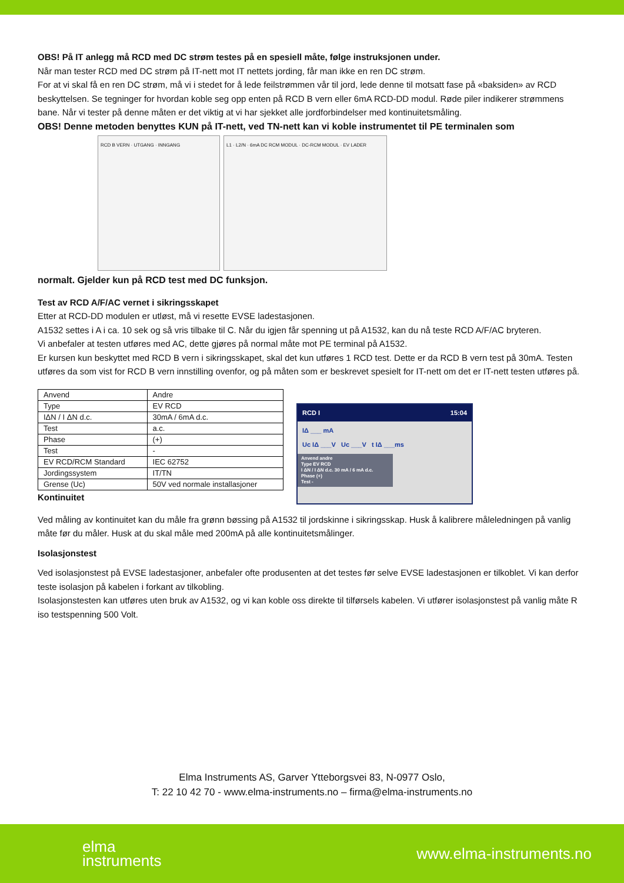OBS! På IT anlegg må RCD med DC strøm testes på en spesiell måte, følge instruksjonen under.
Når man tester RCD med DC strøm på IT-nett mot IT nettets jording, får man ikke en ren DC strøm.
For at vi skal få en ren DC strøm, må vi i stedet for å lede feilstrømmen vår til jord, lede denne til motsatt fase på «baksiden» av RCD beskyttelsen. Se tegninger for hvordan koble seg opp enten på RCD B vern eller 6mA RCD-DD modul. Røde piler indikerer strømmens bane. Når vi tester på denne måten er det viktig at vi har sjekket alle jordforbindelser med kontinuitetsmåling.
OBS! Denne metoden benyttes KUN på IT-nett, ved TN-nett kan vi koble instrumentet til PE terminalen som
RCD B VERN · UTGANG · INNGANG L1 · L2/N · 6mA DC RCM MODUL · DC-RCM MODUL · EV LADER
normalt. Gjelder kun på RCD test med DC funksjon.
Test av RCD A/F/AC vernet i sikringsskapet
Etter at RCD-DD modulen er utløst, må vi resette EVSE ladestasjonen.
A1532 settes i A i ca. 10 sek og så vris tilbake til C. Når du igjen får spenning ut på A1532, kan du nå teste RCD A/F/AC bryteren.
Vi anbefaler at testen utføres med AC, dette gjøres på normal måte mot PE terminal på A1532.
Er kursen kun beskyttet med RCD B vern i sikringsskapet, skal det kun utføres 1 RCD test. Dette er da RCD B vern test på 30mA. Testen utføres da som vist for RCD B vern innstilling ovenfor, og på måten som er beskrevet spesielt for IT-nett om det er IT-nett testen utføres på.
| Anvend | Andre |
| Type | EV RCD |
| IΔN / I ΔN d.c. | 30mA / 6mA d.c. |
| Test | a.c. |
| Phase | (+) |
| Test | - |
| EV RCD/RCM Standard | IEC 62752 |
| Jordingssystem | IT/TN |
| Grense (Uc) | 50V ved normale installasjoner |
Kontinuitet
RCD I 15:04
IΔ ___ mA
Uc IΔ ___V Uc ___V t IΔ ___ms
Anvend andre
Type EV RCD
I ΔN / I ΔN d.c. 30 mA / 6 mA d.c.
Phase (+)
Test -
Ved måling av kontinuitet kan du måle fra grønn bøssing på A1532 til jordskinne i sikringsskap. Husk å kalibrere måleledningen på vanlig måte før du måler. Husk at du skal måle med 200mA på alle kontinuitetsmålinger.
Isolasjonstest
Ved isolasjonstest på EVSE ladestasjoner, anbefaler ofte produsenten at det testes før selve EVSE ladestasjonen er tilkoblet. Vi kan derfor teste isolasjon på kabelen i forkant av tilkobling.
Isolasjonstesten kan utføres uten bruk av A1532, og vi kan koble oss direkte til tilførsels kabelen. Vi utfører isolasjonstest på vanlig måte R iso testspenning 500 Volt.
Elma Instruments AS, Garver Ytteborgsvei 83, N-0977 Oslo,
T: 22 10 42 70 - www.elma-instruments.no – firma@elma-instruments.no
elma
instruments www.elma-instruments.no